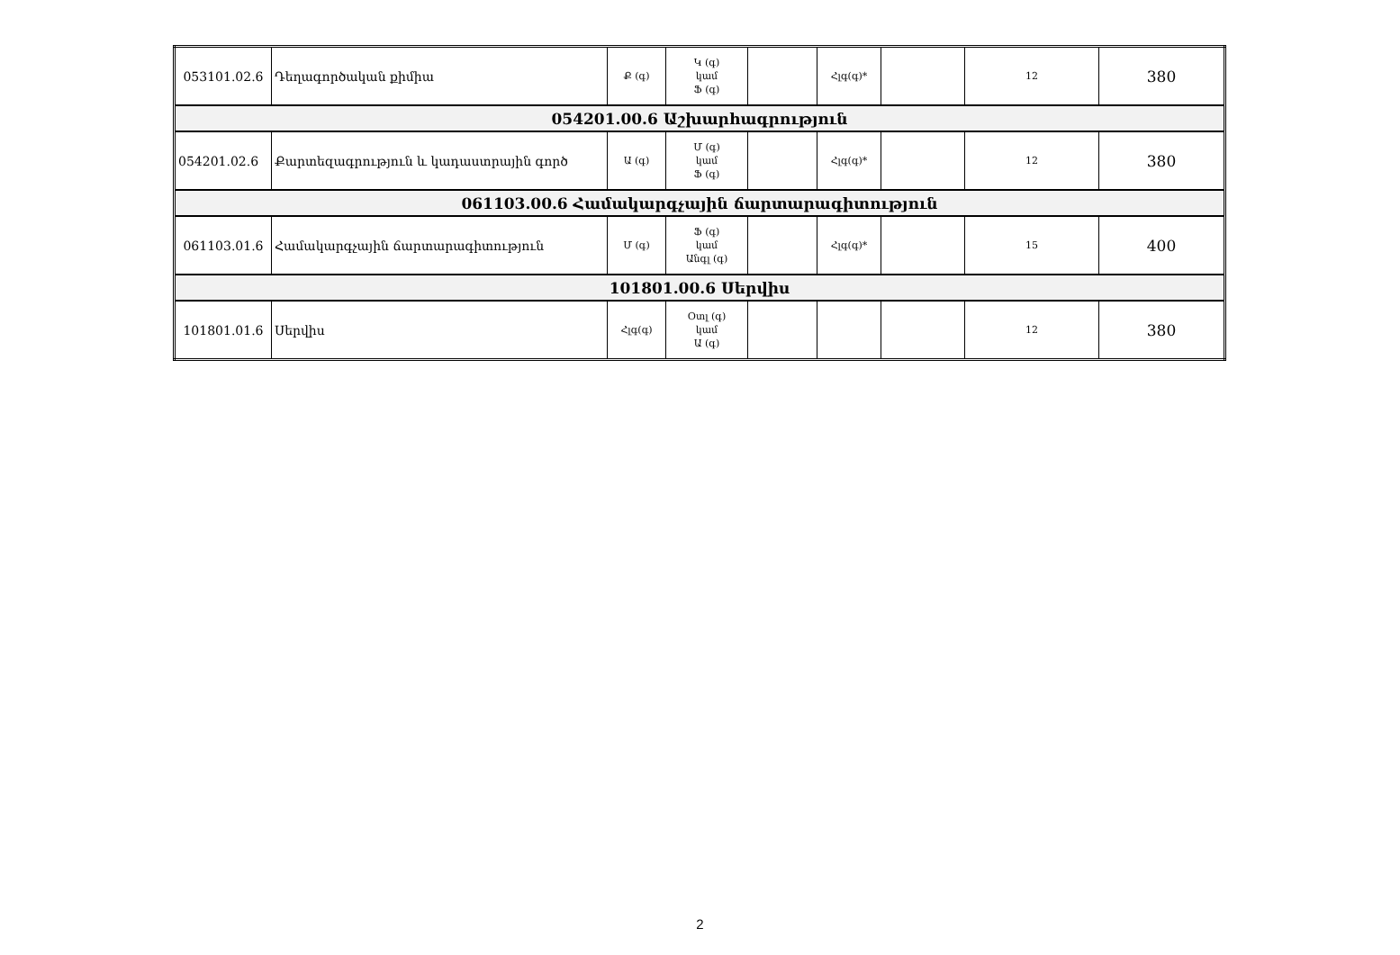| 053101.02.6 | Դեղագործական քիմիա | Ք (գ) | Կ (գ) կամ Ֆ (գ) | | Հլգ(գ)* | | 12 | 380 |
| 054201.00.6 Աշխարհագրություն | | | | | | | | |
| 054201.02.6 | Քարտեզագրություն և կադաստրային գործ | Ա (գ) | Մ (գ) կամ Ֆ (գ) | | Հլգ(գ)* | | 12 | 380 |
| 061103.00.6 Համակարգչային ճարտարագիտություն | | | | | | | | |
| 061103.01.6 | Համակարգչային ճարտարագիտություն | Մ (գ) | Ֆ (գ) կամ Անգլ (գ) | | Հլգ(գ)* | | 15 | 400 |
| 101801.00.6 Սերվիս | | | | | | | | |
| 101801.01.6 | Սերվիս | Հլգ(գ) | Օտլ (գ) կամ Ա (գ) | | | | 12 | 380 |
2